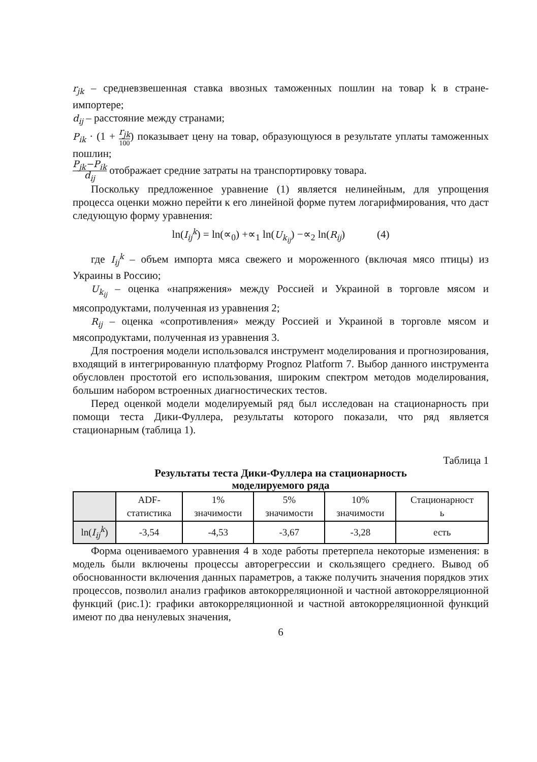r<sub>jk</sub> – средневзвешенная ставка ввозных таможенных пошлин на товар k в стране-импортере;
d<sub>ij</sub> – расстояние между странами;
P<sub>ik</sub> · (1 + r<sub>jk</sub> 100) показывает цену на товар, образующуюся в результате уплаты таможенных пошлин;
P<sub>jk</sub>−P<sub>ik</sub> d<sub>ij</sub> отображает средние затраты на транспортировку товара.
Поскольку предложенное уравнение (1) является нелинейным, для упрощения процесса оценки можно перейти к его линейной форме путем логарифмирования, что даст следующую форму уравнения:
ln(I<sub>ij</sub><sup>k</sup>) = ln(∝<sub>0</sub>) +∝<sub>1</sub> ln(U<sub>k<sub>ij</sub></sub>) −∝<sub>2</sub> ln(R<sub>ij</sub>) (4)
где I<sub>ij</sub><sup>k</sup> – объем импорта мяса свежего и мороженного (включая мясо птицы) из Украины в Россию;
U<sub>k<sub>ij</sub></sub> – оценка «напряжения» между Россией и Украиной в торговле мясом и мясопродуктами, полученная из уравнения 2;
R<sub>ij</sub> – оценка «сопротивления» между Россией и Украиной в торговле мясом и мясопродуктами, полученная из уравнения 3.
Для построения модели использовался инструмент моделирования и прогнозирования, входящий в интегрированную платформу Prognoz Platform 7. Выбор данного инструмента обусловлен простотой его использования, широким спектром методов моделирования, большим набором встроенных диагностических тестов.
Перед оценкой модели моделируемый ряд был исследован на стационарность при помощи теста Дики-Фуллера, результаты которого показали, что ряд является стационарным (таблица 1).
Таблица 1
Результаты теста Дики-Фуллера на стационарность
моделируемого ряда
| | ADF- статистика | 1% значимости | 5% значимости | 10% значимости | Стационарност ь |
| --- | --- | --- | --- | --- | --- |
| ln( I<sub>ij</sub><sup>k</sup> ) | -3,54 | -4,53 | -3,67 | -3,28 | есть |
Форма оцениваемого уравнения 4 в ходе работы претерпела некоторые изменения: в модель были включены процессы авторегрессии и скользящего среднего. Вывод об обоснованности включения данных параметров, а также получить значения порядков этих процессов, позволил анализ графиков автокорреляционной и частной автокорреляционной функций (рис.1): графики автокорреляционной и частной автокорреляционной функций имеют по два ненулевых значения,
6